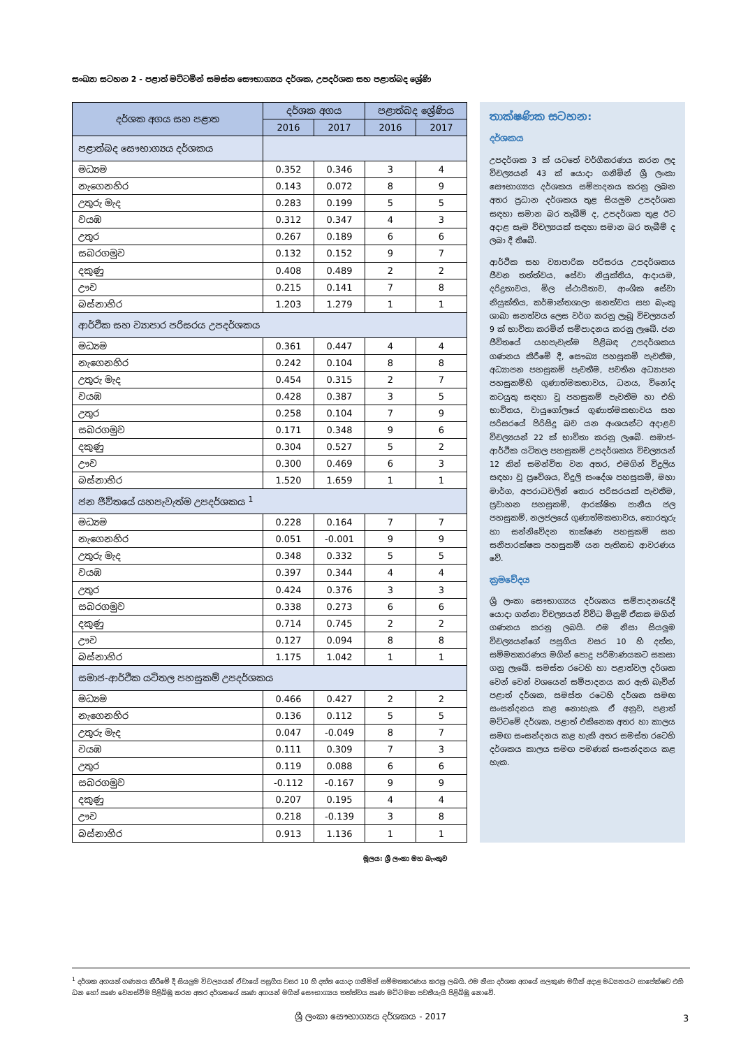සංඛ්‍යා සටහන 2 - පළාත් මට්ටමින් සමස්ත සෞභාග්‍යය දර්ශක, උපදර්ශක සහ පළාත්බද ශ්‍රේණි
| දර්ශක අගය සහ පළාත | දර්ශක අගය | | පළාත්බද ශ්‍රේණිය | |
| --- | --- | --- | --- | --- |
| | 2016 | 2017 | 2016 | 2017 |
| පළාත්බද සෞභාග්‍යය දර්ශකය | | | | |
| මධ්‍යම | 0.352 | 0.346 | 3 | 4 |
| නැගෙනහිර | 0.143 | 0.072 | 8 | 9 |
| උතුරු මැද | 0.283 | 0.199 | 5 | 5 |
| වයඹ | 0.312 | 0.347 | 4 | 3 |
| උතුර | 0.267 | 0.189 | 6 | 6 |
| සබරගමුව | 0.132 | 0.152 | 9 | 7 |
| දකුණු | 0.408 | 0.489 | 2 | 2 |
| ඌව | 0.215 | 0.141 | 7 | 8 |
| බස්නාහිර | 1.203 | 1.279 | 1 | 1 |
| ආර්ථික සහ ව්‍යාපාර පරිසරය උපදර්ශකය | | | | |
| මධ්‍යම | 0.361 | 0.447 | 4 | 4 |
| නැගෙනහිර | 0.242 | 0.104 | 8 | 8 |
| උතුරු මැද | 0.454 | 0.315 | 2 | 7 |
| වයඹ | 0.428 | 0.387 | 3 | 5 |
| උතුර | 0.258 | 0.104 | 7 | 9 |
| සබරගමුව | 0.171 | 0.348 | 9 | 6 |
| දකුණු | 0.304 | 0.527 | 5 | 2 |
| ඌව | 0.300 | 0.469 | 6 | 3 |
| බස්නාහිර | 1.520 | 1.659 | 1 | 1 |
| ජන ජීවිතයේ යහපැවැත්ම උපදර්ශකය <sup>1</sup> | | | | |
| මධ්‍යම | 0.228 | 0.164 | 7 | 7 |
| නැගෙනහිර | 0.051 | -0.001 | 9 | 9 |
| උතුරු මැද | 0.348 | 0.332 | 5 | 5 |
| වයඹ | 0.397 | 0.344 | 4 | 4 |
| උතුර | 0.424 | 0.376 | 3 | 3 |
| සබරගමුව | 0.338 | 0.273 | 6 | 6 |
| දකුණු | 0.714 | 0.745 | 2 | 2 |
| ඌව | 0.127 | 0.094 | 8 | 8 |
| බස්නාහිර | 1.175 | 1.042 | 1 | 1 |
| සමාජ-ආර්ථික යටිතල පහසුකම් උපදර්ශකය | | | | |
| මධ්‍යම | 0.466 | 0.427 | 2 | 2 |
| නැගෙනහිර | 0.136 | 0.112 | 5 | 5 |
| උතුරු මැද | 0.047 | -0.049 | 8 | 7 |
| වයඹ | 0.111 | 0.309 | 7 | 3 |
| උතුර | 0.119 | 0.088 | 6 | 6 |
| සබරගමුව | -0.112 | -0.167 | 9 | 9 |
| දකුණු | 0.207 | 0.195 | 4 | 4 |
| ඌව | 0.218 | -0.139 | 3 | 8 |
| බස්නාහිර | 0.913 | 1.136 | 1 | 1 |
තාක්ෂණික සටහන:
දර්ශකය
උපදර්ශක 3 ක් යටතේ වර්ගීකරණය කරන ලද විචල්‍යයන් 43 ක් යොදා ගනිමින් ශ්‍රී ලංකා සෞභාග්‍යය දර්ශකය සම්පාදනය කරනු ලබන අතර ප්‍රධාන දර්ශකය තුළ සියලුම උපදර්ශක සඳහා සමාන බර තැබීම් ද, උපදර්ශක තුළ ඊට අදාළ සෑම විචල්‍යයක් සඳහා සමාන බර තැබීම් ද ලබා දී තිබේ.
ආර්ථික සහ ව්‍යාපාරික පරිසරය උපදර්ශකය ජීවන තත්ත්වය, සේවා නියුක්තිය, ආදායම, දරිද්‍රතාවය, මිල ස්ථායීතාව, ආංශික සේවා නියුක්තිය, කර්මාන්තශාලා ඝනත්වය සහ බැංකු ශාඛා ඝනත්වය ලෙස වර්ග කරනු ලැබූ විචල්‍යයන් 9 ක් භාවිතා කරමින් සම්පාදනය කරනු ලැබේ. ජන ජීවිතයේ යහපැවැත්ම පිළිබඳ උපදර්ශකය ගණනය කිරීමේ දී, සෞඛ්‍ය පහසුකම් පැවතීම, අධ්‍යාපන පහසුකම් පැවතීම, පවතින අධ්‍යාපන පහසුකම්හි ගුණාත්මකභාවය, ධනය, විනෝද කටයුතු සඳහා වූ පහසුකම් පැවතීම හා එහි භාවිතය, වායුගෝලයේ ගුණාත්මකභාවය සහ පරිසරයේ පිරිසිදු බව යන අංශයන්ට අදාළව විචල්‍යයන් 22 ක් භාවිතා කරනු ලැබේ. සමාජ-ආර්ථික යටිතල පහසුකම් උපදර්ශකය විචල්‍යයන් 12 කින් සමන්විත වන අතර, එමගින් විදුලිය සඳහා වූ ප්‍රවේශය, විදුලි සංදේශ පහසුකම්, මහා මාර්ග, අපරාධවලින් තොර පරිසරයක් පැවතීම, ප්‍රවාහන පහසුකම්, ආරක්ෂිත පානීය ජල පහසුකම්, නලජලයේ ගුණාත්මකභාවය, තොරතුරු හා සන්නිවේදන තාක්ෂණ පහසුකම් සහ සනීපාරක්ෂක පහසුකම් යන පැතිකඩ ආවරණය වේ.
ක්‍රමවේදය
ශ්‍රී ලංකා සෞභාග්‍යය දර්ශකය සම්පාදනයේදී යොදා ගන්නා විචල්‍යයන් විවිධ මිනුම් ඒකක මගින් ගණනය කරනු ලබයි. එම නිසා සියලුම විචල්‍යයන්ගේ පසුගිය වසර 10 හි දත්ත, සම්මතකරණය මගින් පොදු පරිමාණයකට සකසා ගනු ලැබේ. සමස්ත රටෙහි හා පළාත්වල දර්ශක වෙන් වෙන් වශයෙන් සම්පාදනය කර ඇති බැවින් පළාත් දර්ශක, සමස්ත රටෙහි දර්ශක සමඟ සංසන්දනය කළ නොහැක. ඒ අනුව, පළාත් මට්ටමේ දර්ශක, පළාත් එකිනෙක අතර හා කාලය සමඟ සංසන්දනය කළ හැකි අතර සමස්ත රටෙහි දර්ශකය කාලය සමඟ පමණක් සංසන්දනය කළ හැක.
මූලය: ශ්‍රී ලංකා මහ බැංකුව
<sup>1</sup> දර්ශක අගයන් ගණනය කිරීමේ දී සියලුම විචල්‍යයන් ඒවායේ පසුගිය වසර 10 හි දත්ත යොදා ගනිමින් සම්මතකරණය කරනු ලබයි. එම නිසා දර්ශක අගයේ සලකුණ මගින් අදාළ මධ්‍යනයට සාපේක්ෂව එහි ධන හෝ ඍණ වෙනස්වීම පිළිබිඹු කරන අතර දර්ශකයේ ඍණ අගයන් මගින් සෞභාග්‍යය තත්ත්වය ඍණ මට්ටමක පවතීයැයි පිළිබිඹු නොවේ.
ශ්‍රී ලංකා සෞභාග්‍යය දර්ශකය - 2017 3